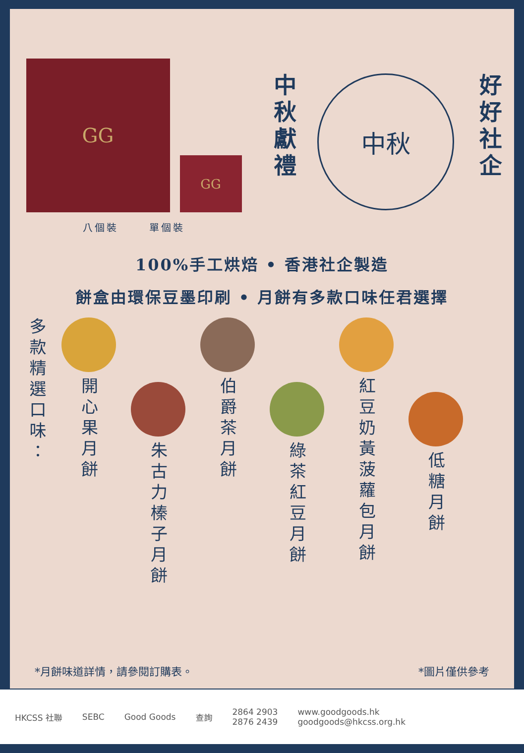GG
GG
八個裝 單個裝
中秋獻禮
中秋
好好社企
100%手工烘焙 • 香港社企製造
餅盒由環保豆墨印刷 • 月餅有多款口味任君選擇
多款精選口味：
開心果月餅
朱古力榛子月餅
伯爵茶月餅
綠茶紅豆月餅
紅豆奶黃菠蘿包月餅
低糖月餅
*月餅味道詳情，請參閱訂購表。 *圖片僅供參考
HKCSS 社聯 SEBC Good Goods 查詢 2864 2903
2876 2439 www.goodgoods.hk
goodgoods@hkcss.org.hk